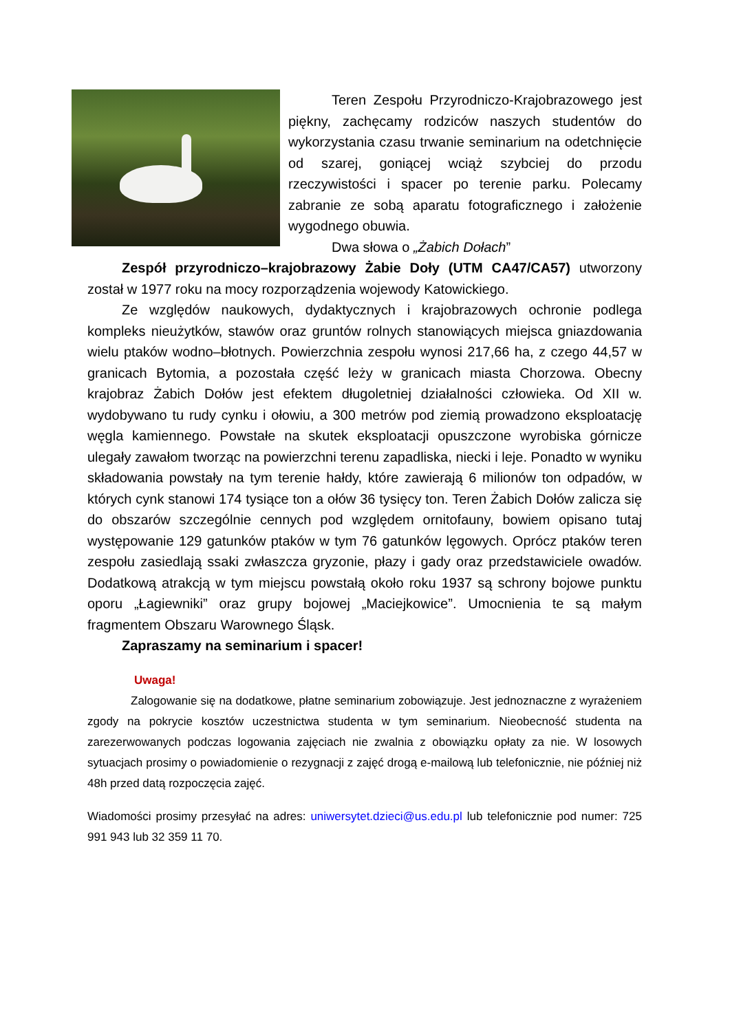Teren Zespołu Przyrodniczo-Krajobrazowego jest piękny, zachęcamy rodziców naszych studentów do wykorzystania czasu trwanie seminarium na odetchnięcie od szarej, goniącej wciąż szybciej do przodu rzeczywistości i spacer po terenie parku. Polecamy zabranie ze sobą aparatu fotograficznego i założenie wygodnego obuwia.
Dwa słowa o „Żabich Dołach”
Zespół przyrodniczo–krajobrazowy Żabie Doły (UTM CA47/CA57) utworzony został w 1977 roku na mocy rozporządzenia wojewody Katowickiego.
Ze względów naukowych, dydaktycznych i krajobrazowych ochronie podlega kompleks nieużytków, stawów oraz gruntów rolnych stanowiących miejsca gniazdowania wielu ptaków wodno–błotnych. Powierzchnia zespołu wynosi 217,66 ha, z czego 44,57 w granicach Bytomia, a pozostała część leży w granicach miasta Chorzowa. Obecny krajobraz Żabich Dołów jest efektem długoletniej działalności człowieka. Od XII w. wydobywano tu rudy cynku i ołowiu, a 300 metrów pod ziemią prowadzono eksploatację węgla kamiennego. Powstałe na skutek eksploatacji opuszczone wyrobiska górnicze ulegały zawałom tworząc na powierzchni terenu zapadliska, niecki i leje. Ponadto w wyniku składowania powstały na tym terenie hałdy, które zawierają 6 milionów ton odpadów, w których cynk stanowi 174 tysiące ton a ołów 36 tysięcy ton. Teren Żabich Dołów zalicza się do obszarów szczególnie cennych pod względem ornitofauny, bowiem opisano tutaj występowanie 129 gatunków ptaków w tym 76 gatunków lęgowych. Oprócz ptaków teren zespołu zasiedlają ssaki zwłaszcza gryzonie, płazy i gady oraz przedstawiciele owadów. Dodatkową atrakcją w tym miejscu powstałą około roku 1937 są schrony bojowe punktu oporu „Łagiewniki” oraz grupy bojowej „Maciejkowice”. Umocnienia te są małym fragmentem Obszaru Warownego Śląsk.
Zapraszamy na seminarium i spacer!
Uwaga!
Zalogowanie się na dodatkowe, płatne seminarium zobowiązuje. Jest jednoznaczne z wyrażeniem zgody na pokrycie kosztów uczestnictwa studenta w tym seminarium. Nieobecność studenta na zarezerwowanych podczas logowania zajęciach nie zwalnia z obowiązku opłaty za nie. W losowych sytuacjach prosimy o powiadomienie o rezygnacji z zajęć drogą e-mailową lub telefonicznie, nie później niż 48h przed datą rozpoczęcia zajęć.
Wiadomości prosimy przesyłać na adres: uniwersytet.dzieci@us.edu.pl lub telefonicznie pod numer: 725 991 943 lub 32 359 11 70.